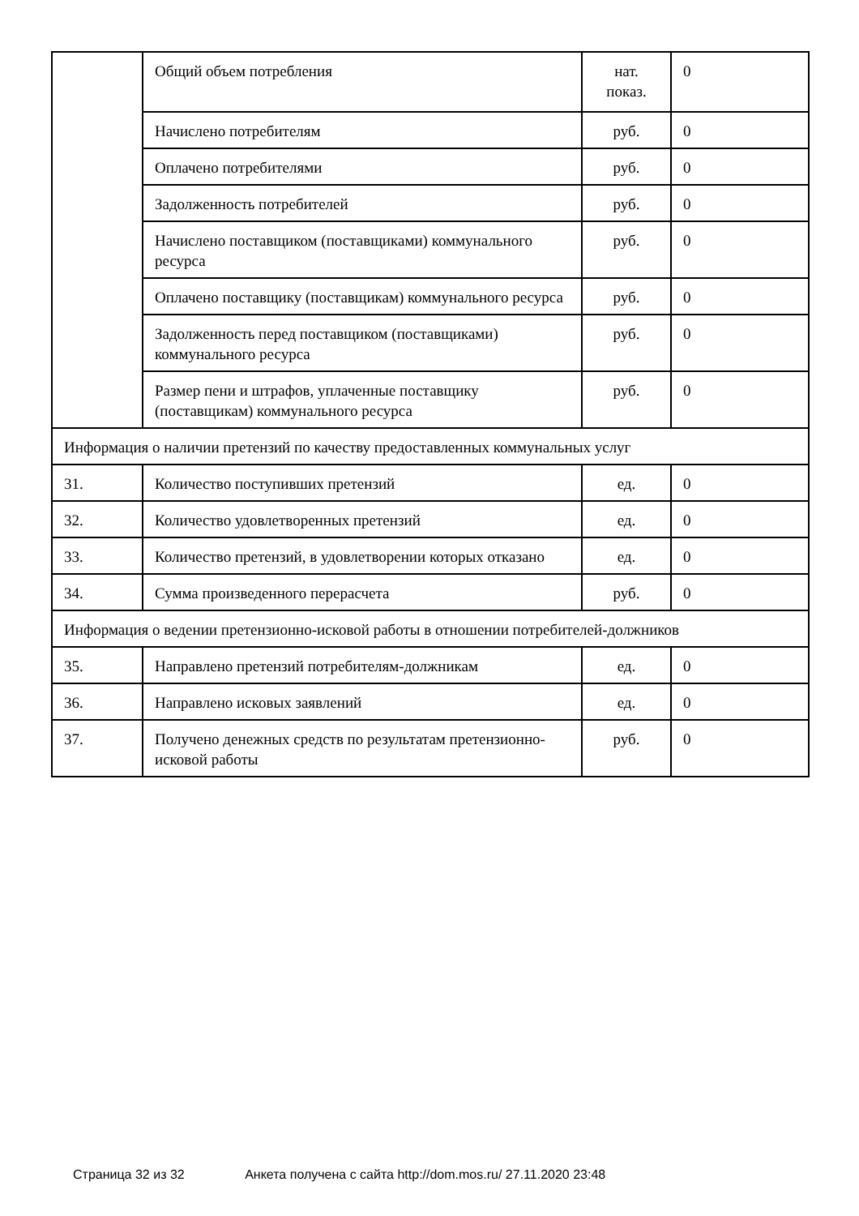| | Общий объем потребления | нат. показ. | 0 |
| | Начислено потребителям | руб. | 0 |
| | Оплачено потребителями | руб. | 0 |
| | Задолженность потребителей | руб. | 0 |
| | Начислено поставщиком (поставщиками) коммунального ресурса | руб. | 0 |
| | Оплачено поставщику (поставщикам) коммунального ресурса | руб. | 0 |
| | Задолженность перед поставщиком (поставщиками) коммунального ресурса | руб. | 0 |
| | Размер пени и штрафов, уплаченные поставщику (поставщикам) коммунального ресурса | руб. | 0 |
| Информация о наличии претензий по качеству предоставленных коммунальных услуг | | | |
| 31. | Количество поступивших претензий | ед. | 0 |
| 32. | Количество удовлетворенных претензий | ед. | 0 |
| 33. | Количество претензий, в удовлетворении которых отказано | ед. | 0 |
| 34. | Сумма произведенного перерасчета | руб. | 0 |
| Информация о ведении претензионно-исковой работы в отношении потребителей-должников | | | |
| 35. | Направлено претензий потребителям-должникам | ед. | 0 |
| 36. | Направлено исковых заявлений | ед. | 0 |
| 37. | Получено денежных средств по результатам претензионно-исковой работы | руб. | 0 |
Страница 32 из 32 Анкета получена с сайта http://dom.mos.ru/ 27.11.2020 23:48